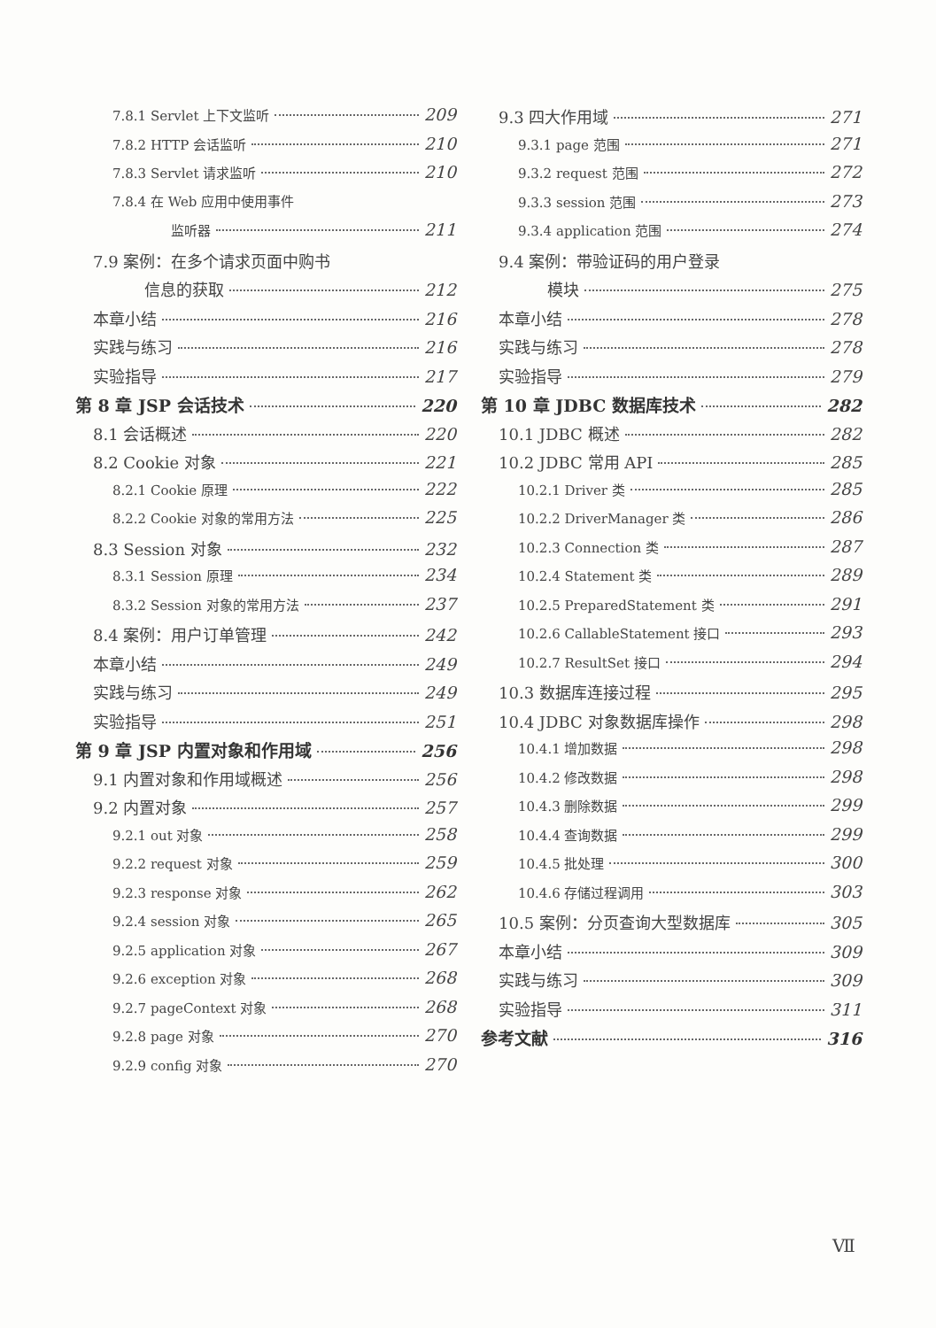7.8.1 Servlet 上下文监听 209
7.8.2 HTTP 会话监听 210
7.8.3 Servlet 请求监听 210
7.8.4 在 Web 应用中使用事件
监听器 211
7.9 案例：在多个请求页面中购书
信息的获取 212
本章小结 216
实践与练习 216
实验指导 217
第 8 章 JSP 会话技术 220
8.1 会话概述 220
8.2 Cookie 对象 221
8.2.1 Cookie 原理 222
8.2.2 Cookie 对象的常用方法 225
8.3 Session 对象 232
8.3.1 Session 原理 234
8.3.2 Session 对象的常用方法 237
8.4 案例：用户订单管理 242
本章小结 249
实践与练习 249
实验指导 251
第 9 章 JSP 内置对象和作用域 256
9.1 内置对象和作用域概述 256
9.2 内置对象 257
9.2.1 out 对象 258
9.2.2 request 对象 259
9.2.3 response 对象 262
9.2.4 session 对象 265
9.2.5 application 对象 267
9.2.6 exception 对象 268
9.2.7 pageContext 对象 268
9.2.8 page 对象 270
9.2.9 config 对象 270
9.3 四大作用域 271
9.3.1 page 范围 271
9.3.2 request 范围 272
9.3.3 session 范围 273
9.3.4 application 范围 274
9.4 案例：带验证码的用户登录
模块 275
本章小结 278
实践与练习 278
实验指导 279
第 10 章 JDBC 数据库技术 282
10.1 JDBC 概述 282
10.2 JDBC 常用 API 285
10.2.1 Driver 类 285
10.2.2 DriverManager 类 286
10.2.3 Connection 类 287
10.2.4 Statement 类 289
10.2.5 PreparedStatement 类 291
10.2.6 CallableStatement 接口 293
10.2.7 ResultSet 接口 294
10.3 数据库连接过程 295
10.4 JDBC 对象数据库操作 298
10.4.1 增加数据 298
10.4.2 修改数据 298
10.4.3 删除数据 299
10.4.4 查询数据 299
10.4.5 批处理 300
10.4.6 存储过程调用 303
10.5 案例：分页查询大型数据库 305
本章小结 309
实践与练习 309
实验指导 311
参考文献 316
Ⅶ